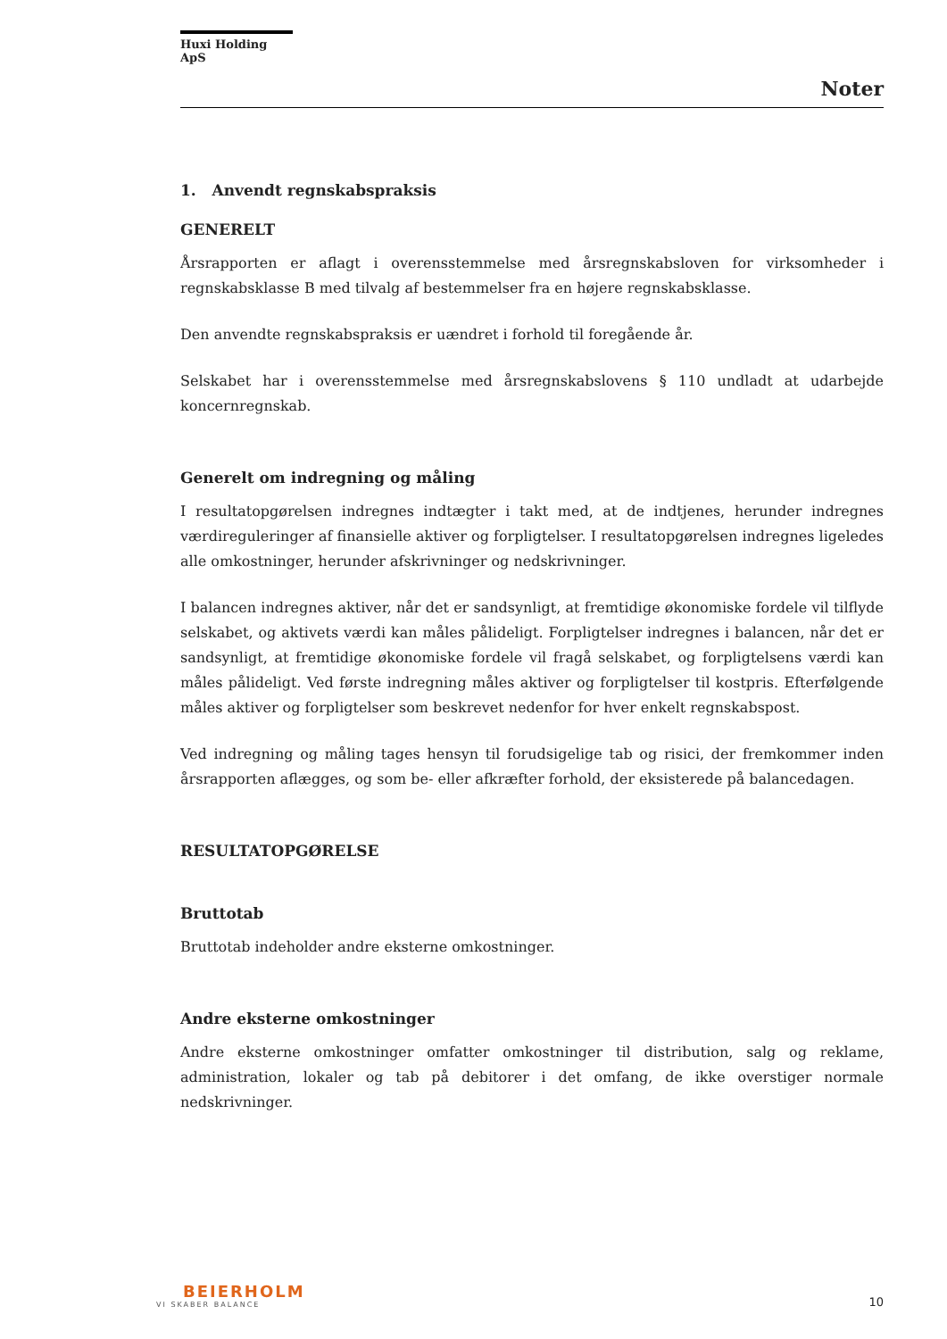Huxi Holding ApS
Noter
1. Anvendt regnskabspraksis
GENERELT
Årsrapporten er aflagt i overensstemmelse med årsregnskabsloven for virksomheder i regnskabsklasse B med tilvalg af bestemmelser fra en højere regnskabsklasse.
Den anvendte regnskabspraksis er uændret i forhold til foregående år.
Selskabet har i overensstemmelse med årsregnskabslovens § 110 undladt at udarbejde koncernregnskab.
Generelt om indregning og måling
I resultatopgørelsen indregnes indtægter i takt med, at de indtjenes, herunder indregnes værdireguleringer af finansielle aktiver og forpligtelser. I resultatopgørelsen indregnes ligeledes alle omkostninger, herunder afskrivninger og nedskrivninger.
I balancen indregnes aktiver, når det er sandsynligt, at fremtidige økonomiske fordele vil tilflyde selskabet, og aktivets værdi kan måles pålideligt. Forpligtelser indregnes i balancen, når det er sandsynligt, at fremtidige økonomiske fordele vil fragå selskabet, og forpligtelsens værdi kan måles pålideligt. Ved første indregning måles aktiver og forpligtelser til kostpris. Efterfølgende måles aktiver og forpligtelser som beskrevet nedenfor for hver enkelt regnskabspost.
Ved indregning og måling tages hensyn til forudsigelige tab og risici, der fremkommer inden årsrapporten aflægges, og som be- eller afkræfter forhold, der eksisterede på balancedagen.
RESULTATOPGØRELSE
Bruttotab
Bruttotab indeholder andre eksterne omkostninger.
Andre eksterne omkostninger
Andre eksterne omkostninger omfatter omkostninger til distribution, salg og reklame, administration, lokaler og tab på debitorer i det omfang, de ikke overstiger normale nedskrivninger.
BEIERHOLM
VI SKABER BALANCE
10